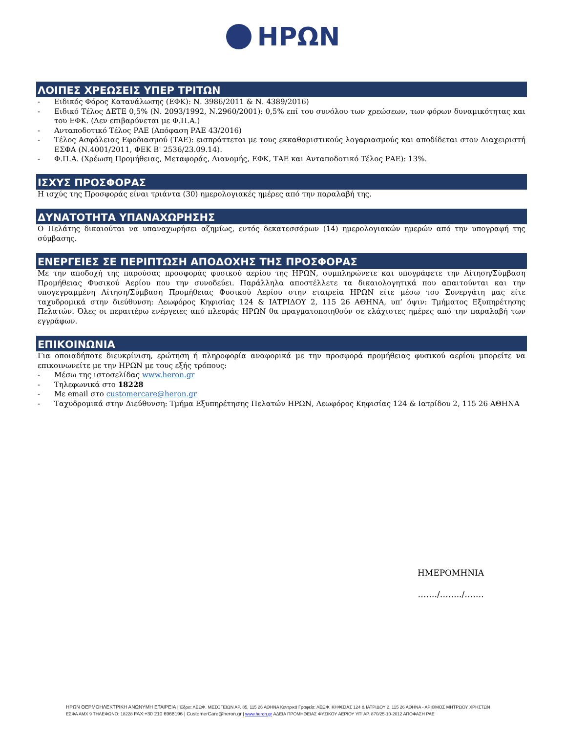ΗΡΩΝ
ΛΟΙΠΕΣ ΧΡΕΩΣΕΙΣ ΥΠΕΡ ΤΡΙΤΩΝ
- Ειδικός Φόρος Κατανάλωσης (ΕΦΚ): Ν. 3986/2011 & Ν. 4389/2016)
- Ειδικό Τέλος ΔΕΤΕ 0,5% (Ν. 2093/1992, Ν.2960/2001): 0,5% επί του συνόλου των χρεώσεων, των φόρων δυναμικότητας και του ΕΦΚ. (Δεν επιβαρύνεται με Φ.Π.Α.)
- Ανταποδοτικό Τέλος ΡΑΕ (Απόφαση ΡΑΕ 43/2016)
- Τέλος Ασφάλειας Εφοδιασμού (ΤΑΕ): εισπράττεται με τους εκκαθαριστικούς λογαριασμούς και αποδίδεται στον Διαχειριστή ΕΣΦΑ (Ν.4001/2011, ΦΕΚ Β' 2536/23.09.14).
- Φ.Π.Α. (Χρέωση Προμήθειας, Μεταφοράς, Διανομής, ΕΦΚ, ΤΑΕ και Ανταποδοτικό Τέλος ΡΑΕ): 13%.
ΙΣΧΥΣ ΠΡΟΣΦΟΡΑΣ
Η ισχύς της Προσφοράς είναι τριάντα (30) ημερολογιακές ημέρες από την παραλαβή της.
ΔΥΝΑΤΟΤΗΤΑ ΥΠΑΝΑΧΩΡΗΣΗΣ
Ο Πελάτης δικαιούται να υπαναχωρήσει αζημίως, εντός δεκατεσσάρων (14) ημερολογιακών ημερών από την υπογραφή της σύμβασης.
ΕΝΕΡΓΕΙΕΣ ΣΕ ΠΕΡΙΠΤΩΣΗ ΑΠΟΔΟΧΗΣ ΤΗΣ ΠΡΟΣΦΟΡΑΣ
Με την αποδοχή της παρούσας προσφοράς φυσικού αερίου της ΗΡΩΝ, συμπληρώνετε και υπογράφετε την Αίτηση/Σύμβαση Προμήθειας Φυσικού Αερίου που την συνοδεύει. Παράλληλα αποστέλλετε τα δικαιολογητικά που απαιτούνται και την υπογεγραμμένη Αίτηση/Σύμβαση Προμήθειας Φυσικού Αερίου στην εταιρεία ΗΡΩΝ είτε μέσω του Συνεργάτη μας είτε ταχυδρομικά στην διεύθυνση: Λεωφόρος Κηφισίας 124 & ΙΑΤΡΙΔΟΥ 2, 115 26 ΑΘΗΝΑ, υπ’ όψιν: Τμήματος Εξυπηρέτησης Πελατών. Όλες οι περαιτέρω ενέργειες από πλευράς ΗΡΩΝ θα πραγματοποιηθούν σε ελάχιστες ημέρες από την παραλαβή των εγγράφων.
ΕΠΙΚΟΙΝΩΝΙΑ
Για οποιαδήποτε διευκρίνιση, ερώτηση ή πληροφορία αναφορικά με την προσφορά προμήθειας φυσικού αερίου μπορείτε να επικοινωνείτε με την ΗΡΩΝ με τους εξής τρόπους:
- Μέσω της ιστοσελίδας www.heron.gr
- Τηλεφωνικά στο 18228
- Με email στο customercare@heron.gr
- Ταχυδρομικά στην Διεύθυνση: Τμήμα Εξυπηρέτησης Πελατών ΗΡΩΝ, Λεωφόρος Κηφισίας 124 & Ιατρίδου 2, 115 26 ΑΘΗΝΑ
ΗΜΕΡΟΜΗΝΙΑ
……./……../…….
ΗΡΩΝ ΘΕΡΜΟΗΛΕΚΤΡΙΚΗ ΑΝΩΝΥΜΗ ΕΤΑΙΡΕΙΑ | Έδρα: ΛΕΩΦ. ΜΕΣΟΓΕΙΩΝ ΑΡ. 85, 115 26 ΑΘΗΝΑ Κεντρικά Γραφεία: ΛΕΩΦ. ΚΗΦΙΣΙΑΣ 124 & ΙΑΤΡΙΔΟΥ 2, 115 26 ΑΘΗΝΑ - ΑΡΙΘΜΟΣ ΜΗΤΡΩΟΥ ΧΡΗΣΤΩΝ
ΕΣΦΑ ΑΜΧ 9 ΤΗΛΕΦΩΝΟ: 18228 FAX:+30 210 6968196 | CustomerCare@heron.gr | www.heron.gr ΑΔΕΙΑ ΠΡΟΜΗΘΕΙΑΣ ΦΥΣΙΚΟΥ ΑΕΡΙΟΥ ΥΠ' ΑΡ. 870/25-10-2012 ΑΠΟΦΑΣΗ ΡΑΕ